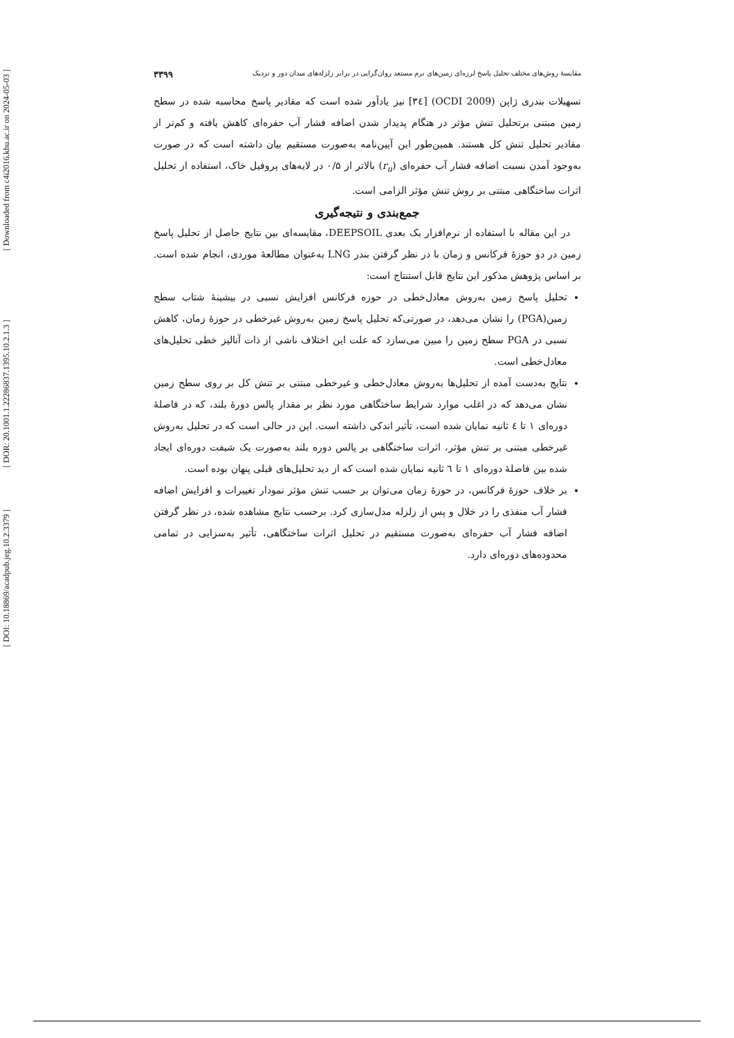[ Downloaded from c4i2016.khu.ac.ir on 2024-05-03 ]
[ DOR: 20.1001.1.22286837.1395.10.2.1.3 ]
[ DOI: 10.18869/acadpub.jeg.10.2.3379 ]
مقایسهٔ روش‌های مختلف تحلیل پاسخ لرزه‌ای زمین‌های نرم مستعد روان‌گرایی در برابر زلزله‌های میدان دور و نزدیک ۳۳۹۹
تسهیلات بندری ژاپن (OCDI 2009) [۳٤] نیز یادآور شده است که مقادیر پاسخ محاسبه شده در سطح زمین مبتنی برتحلیل تنش مؤثر در هنگام پدیدار شدن اضافه فشار آب حفره‌ای کاهش یافته و کم‌تر از مقادیر تحلیل تنش کل هستند. همین‌طور این آیین‌نامه به‌صورت مستقیم بیان داشته است که در صورت به‌وجود آمدن نسبت اضافه فشار آب حفره‌ای (r<sub>u</sub>) بالاتر از ۰/۵ در لایه‌های پروفیل خاک، استفاده از تحلیل اثرات ساختگاهی مبتنی بر روش تنش مؤثر الزامی است.
جمع‌بندی و نتیجه‌گیری
در این مقاله با استفاده از نرم‌افزار یک بعدی DEEPSOIL، مقایسه‌ای بین نتایج حاصل از تحلیل پاسخ زمین در دو حوزهٔ فرکانس و زمان با در نظر گرفتن بندر LNG به‌عنوان مطالعهٔ موردی، انجام شده است. بر اساس پژوهش مذکور این نتایج قابل استنتاج است:
تحلیل پاسخ زمین به‌روش معادل‌خطی در حوزه فرکانس افزایش نسبی در بیشینهٔ شتاب سطح زمین(PGA) را نشان می‌دهد، در صورتی‌که تحلیل پاسخ زمین به‌روش غیرخطی در حوزهٔ زمان، کاهش نسبی در PGA سطح زمین را مبین می‌سازد که علت این اختلاف ناشی از ذات آنالیز خطی تحلیل‌های معادل‌خطی است.
نتایج به‌دست آمده از تحلیل‌ها به‌روش معادل‌خطی و غیرخطی مبتنی بر تنش کل بر روی سطح زمین نشان می‌دهد که در اغلب موارد شرایط ساختگاهی مورد نظر بر مقدار پالس دورهٔ بلند، که در فاصلهٔ دوره‌ای ۱ تا ٤ ثانیه نمایان شده است، تأثیر اندکی داشته است. این در حالی است که در تحلیل به‌روش غیرخطی مبتنی بر تنش مؤثر، اثرات ساختگاهی بر پالس دوره بلند به‌صورت یک شیفت دوره‌ای ایجاد شده بین فاصلهٔ دوره‌ای ۱ تا ٦ ثانیه نمایان شده است که از دید تحلیل‌های قبلی پنهان بوده است.
بر خلاف حوزهٔ فرکانس، در حوزهٔ زمان می‌توان بر حسب تنش مؤثر نمودار تغییرات و افزایش اضافه فشار آب منفذی را در خلال و پس از زلزله مدل‌سازی کرد. برحسب نتایج مشاهده شده، در نظر گرفتن اضافه فشار آب حفره‌ای به‌صورت مستقیم در تحلیل اثرات ساختگاهی، تأثیر به‌سزایی در تمامی محدوده‌های دوره‌ای دارد.